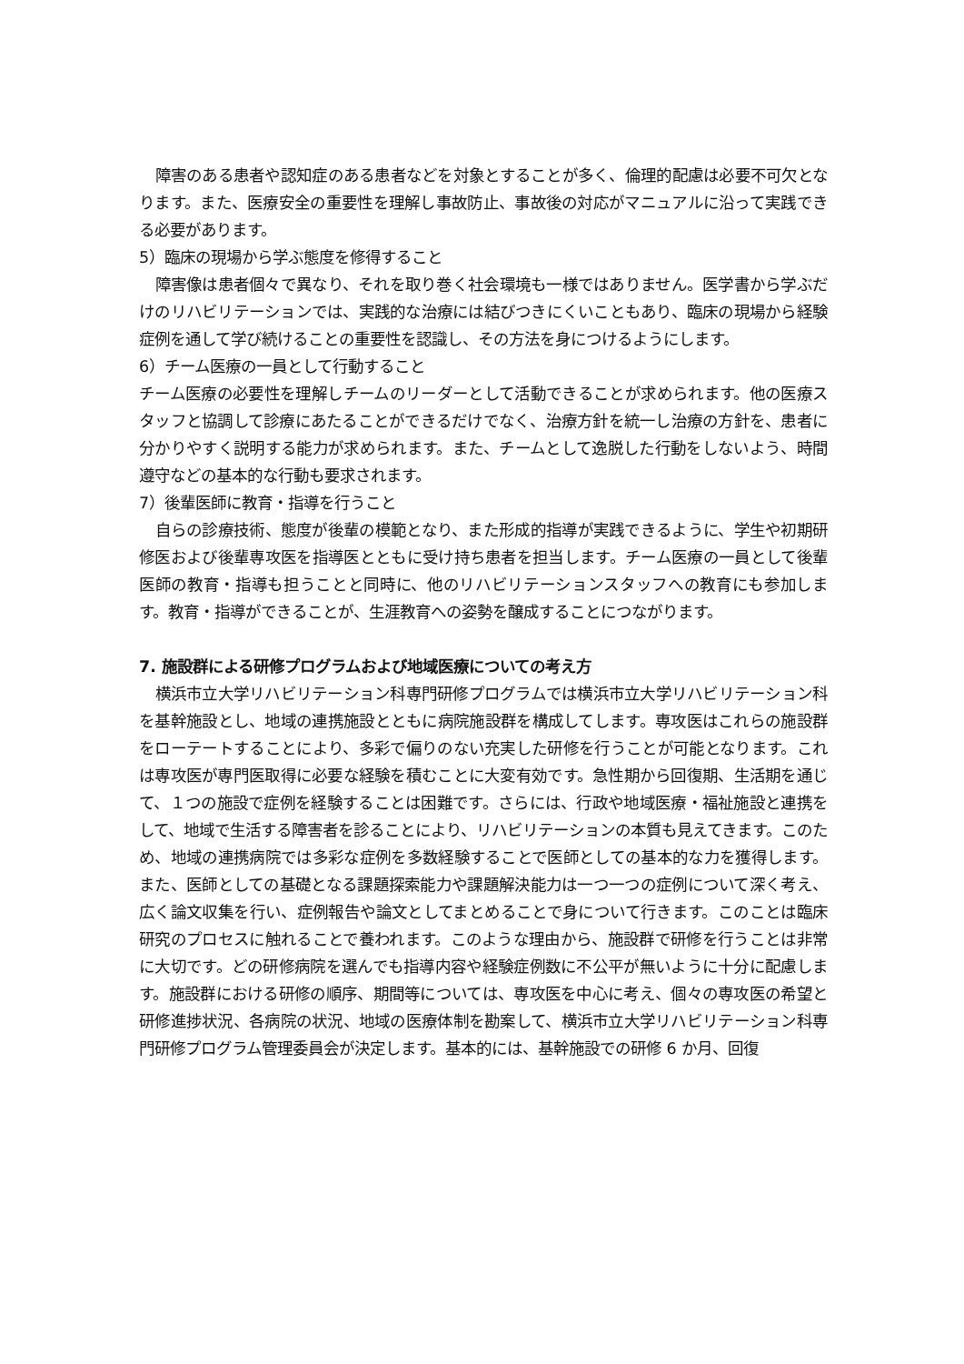障害のある患者や認知症のある患者などを対象とすることが多く、倫理的配慮は必要不可欠となります。また、医療安全の重要性を理解し事故防止、事故後の対応がマニュアルに沿って実践できる必要があります。
5）臨床の現場から学ぶ態度を修得すること
障害像は患者個々で異なり、それを取り巻く社会環境も一様ではありません。医学書から学ぶだけのリハビリテーションでは、実践的な治療には結びつきにくいこともあり、臨床の現場から経験症例を通して学び続けることの重要性を認識し、その方法を身につけるようにします。
6）チーム医療の一員として行動すること
チーム医療の必要性を理解しチームのリーダーとして活動できることが求められます。他の医療スタッフと協調して診療にあたることができるだけでなく、治療方針を統一し治療の方針を、患者に分かりやすく説明する能力が求められます。また、チームとして逸脱した行動をしないよう、時間遵守などの基本的な行動も要求されます。
7）後輩医師に教育・指導を行うこと
自らの診療技術、態度が後輩の模範となり、また形成的指導が実践できるように、学生や初期研修医および後輩専攻医を指導医とともに受け持ち患者を担当します。チーム医療の一員として後輩医師の教育・指導も担うことと同時に、他のリハビリテーションスタッフへの教育にも参加します。教育・指導ができることが、生涯教育への姿勢を醸成することにつながります。
7. 施設群による研修プログラムおよび地域医療についての考え方
横浜市立大学リハビリテーション科専門研修プログラムでは横浜市立大学リハビリテーション科を基幹施設とし、地域の連携施設とともに病院施設群を構成してします。専攻医はこれらの施設群をローテートすることにより、多彩で偏りのない充実した研修を行うことが可能となります。これは専攻医が専門医取得に必要な経験を積むことに大変有効です。急性期から回復期、生活期を通じて、１つの施設で症例を経験することは困難です。さらには、行政や地域医療・福祉施設と連携をして、地域で生活する障害者を診ることにより、リハビリテーションの本質も見えてきます。このため、地域の連携病院では多彩な症例を多数経験することで医師としての基本的な力を獲得します。また、医師としての基礎となる課題探索能力や課題解決能力は一つ一つの症例について深く考え、広く論文収集を行い、症例報告や論文としてまとめることで身について行きます。このことは臨床研究のプロセスに触れることで養われます。このような理由から、施設群で研修を行うことは非常に大切です。どの研修病院を選んでも指導内容や経験症例数に不公平が無いように十分に配慮します。施設群における研修の順序、期間等については、専攻医を中心に考え、個々の専攻医の希望と研修進捗状況、各病院の状況、地域の医療体制を勘案して、横浜市立大学リハビリテーション科専門研修プログラム管理委員会が決定します。基本的には、基幹施設での研修 6 か月、回復